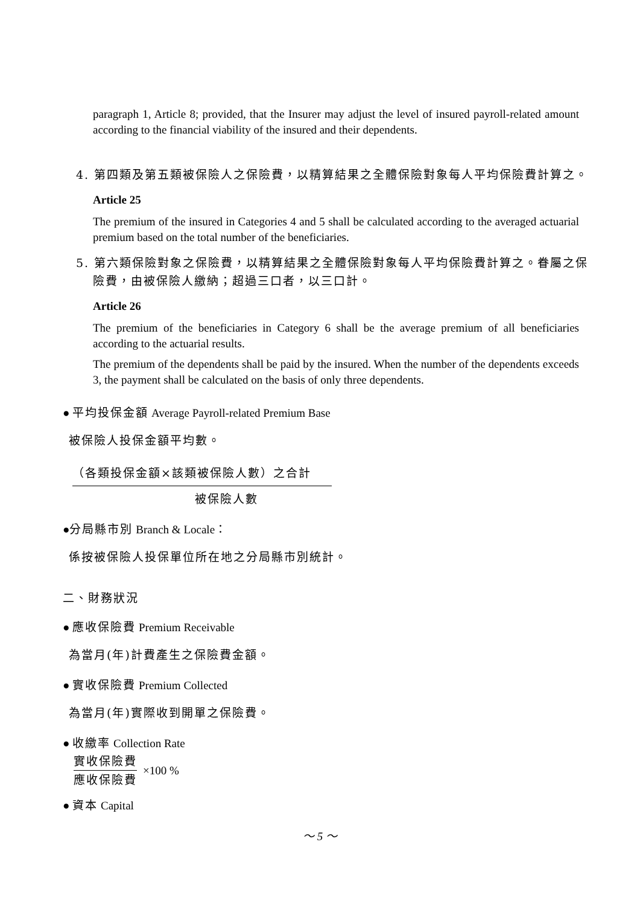paragraph 1, Article 8; provided, that the Insurer may adjust the level of insured payroll-related amount according to the financial viability of the insured and their dependents.
4. 第四類及第五類被保險人之保險費，以精算結果之全體保險對象每人平均保險費計算之。
Article 25
The premium of the insured in Categories 4 and 5 shall be calculated according to the averaged actuarial premium based on the total number of the beneficiaries.
5. 第六類保險對象之保險費，以精算結果之全體保險對象每人平均保險費計算之。眷屬之保險費，由被保險人繳納；超過三口者，以三口計。
Article 26
The premium of the beneficiaries in Category 6 shall be the average premium of all beneficiaries according to the actuarial results.
The premium of the dependents shall be paid by the insured. When the number of the dependents exceeds 3, the payment shall be calculated on the basis of only three dependents.
● 平均投保金額 Average Payroll-related Premium Base
被保險人投保金額平均數。
（各類投保金額×該類被保險人數）之合計
被保險人數
●分局縣市別 Branch & Locale：
係按被保險人投保單位所在地之分局縣市別統計。
二、財務狀況
● 應收保險費 Premium Receivable
為當月(年)計費產生之保險費金額。
● 實收保險費 Premium Collected
為當月(年)實際收到開單之保險費。
● 收繳率 Collection Rate
實收保險費
應收保險費
×100 %
● 資本 Capital
～ 5 ～